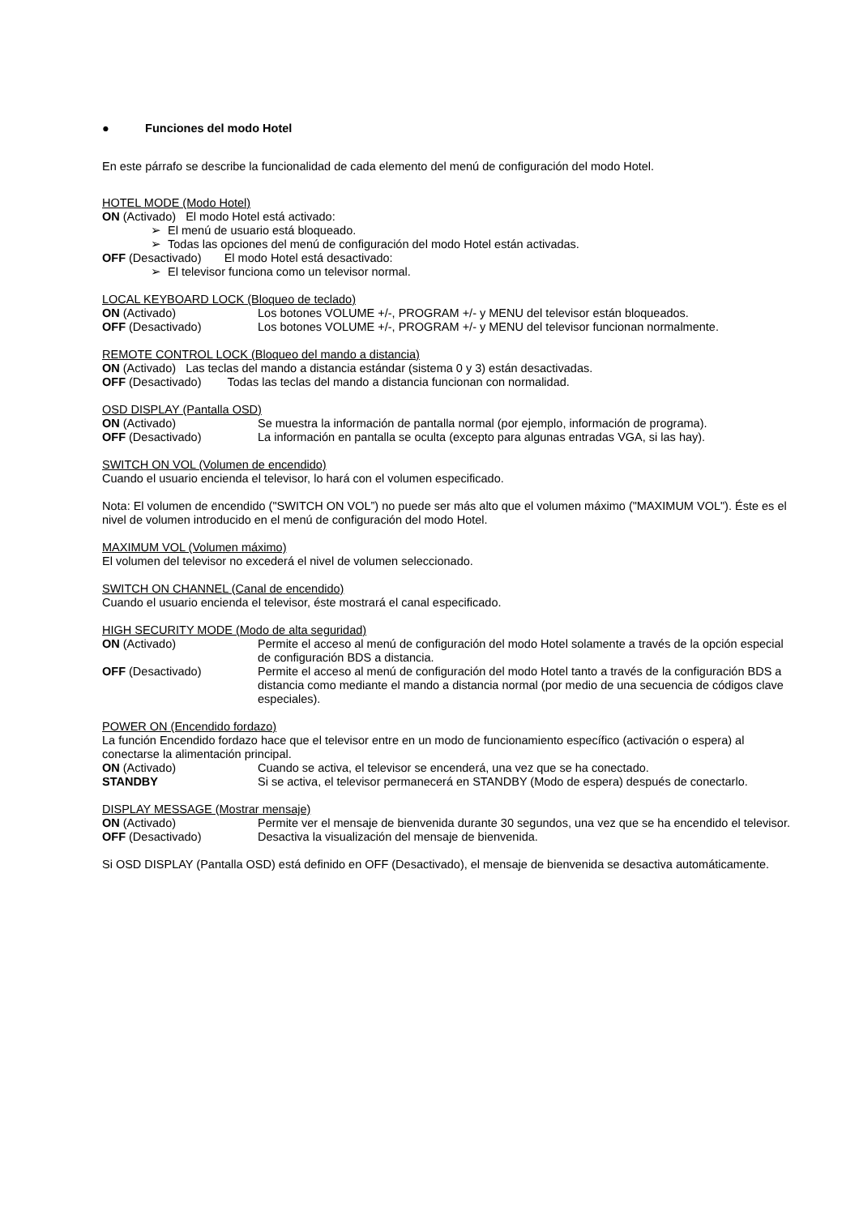● Funciones del modo Hotel
En este párrafo se describe la funcionalidad de cada elemento del menú de configuración del modo Hotel.
HOTEL MODE (Modo Hotel)
ON (Activado) El modo Hotel está activado:
➢ El menú de usuario está bloqueado.
➢ Todas las opciones del menú de configuración del modo Hotel están activadas.
OFF (Desactivado) El modo Hotel está desactivado:
➢ El televisor funciona como un televisor normal.
LOCAL KEYBOARD LOCK (Bloqueo de teclado)
ON (Activado) Los botones VOLUME +/-, PROGRAM +/- y MENU del televisor están bloqueados.
OFF (Desactivado) Los botones VOLUME +/-, PROGRAM +/- y MENU del televisor funcionan normalmente.
REMOTE CONTROL LOCK (Bloqueo del mando a distancia)
ON (Activado) Las teclas del mando a distancia estándar (sistema 0 y 3) están desactivadas.
OFF (Desactivado) Todas las teclas del mando a distancia funcionan con normalidad.
OSD DISPLAY (Pantalla OSD)
ON (Activado) Se muestra la información de pantalla normal (por ejemplo, información de programa).
OFF (Desactivado) La información en pantalla se oculta (excepto para algunas entradas VGA, si las hay).
SWITCH ON VOL (Volumen de encendido)
Cuando el usuario encienda el televisor, lo hará con el volumen especificado.
Nota: El volumen de encendido ("SWITCH ON VOL”) no puede ser más alto que el volumen máximo ("MAXIMUM VOL"). Éste es el nivel de volumen introducido en el menú de configuración del modo Hotel.
MAXIMUM VOL (Volumen máximo)
El volumen del televisor no excederá el nivel de volumen seleccionado.
SWITCH ON CHANNEL (Canal de encendido)
Cuando el usuario encienda el televisor, éste mostrará el canal especificado.
HIGH SECURITY MODE (Modo de alta seguridad)
ON (Activado) Permite el acceso al menú de configuración del modo Hotel solamente a través de la opción especial de configuración BDS a distancia.
OFF (Desactivado) Permite el acceso al menú de configuración del modo Hotel tanto a través de la configuración BDS a distancia como mediante el mando a distancia normal (por medio de una secuencia de códigos clave especiales).
POWER ON (Encendido fordazo)
La función Encendido fordazo hace que el televisor entre en un modo de funcionamiento específico (activación o espera) al conectarse la alimentación principal.
ON (Activado) Cuando se activa, el televisor se encenderá, una vez que se ha conectado.
STANDBY Si se activa, el televisor permanecerá en STANDBY (Modo de espera) después de conectarlo.
DISPLAY MESSAGE (Mostrar mensaje)
ON (Activado) Permite ver el mensaje de bienvenida durante 30 segundos, una vez que se ha encendido el televisor.
OFF (Desactivado) Desactiva la visualización del mensaje de bienvenida.
Si OSD DISPLAY (Pantalla OSD) está definido en OFF (Desactivado), el mensaje de bienvenida se desactiva automáticamente.